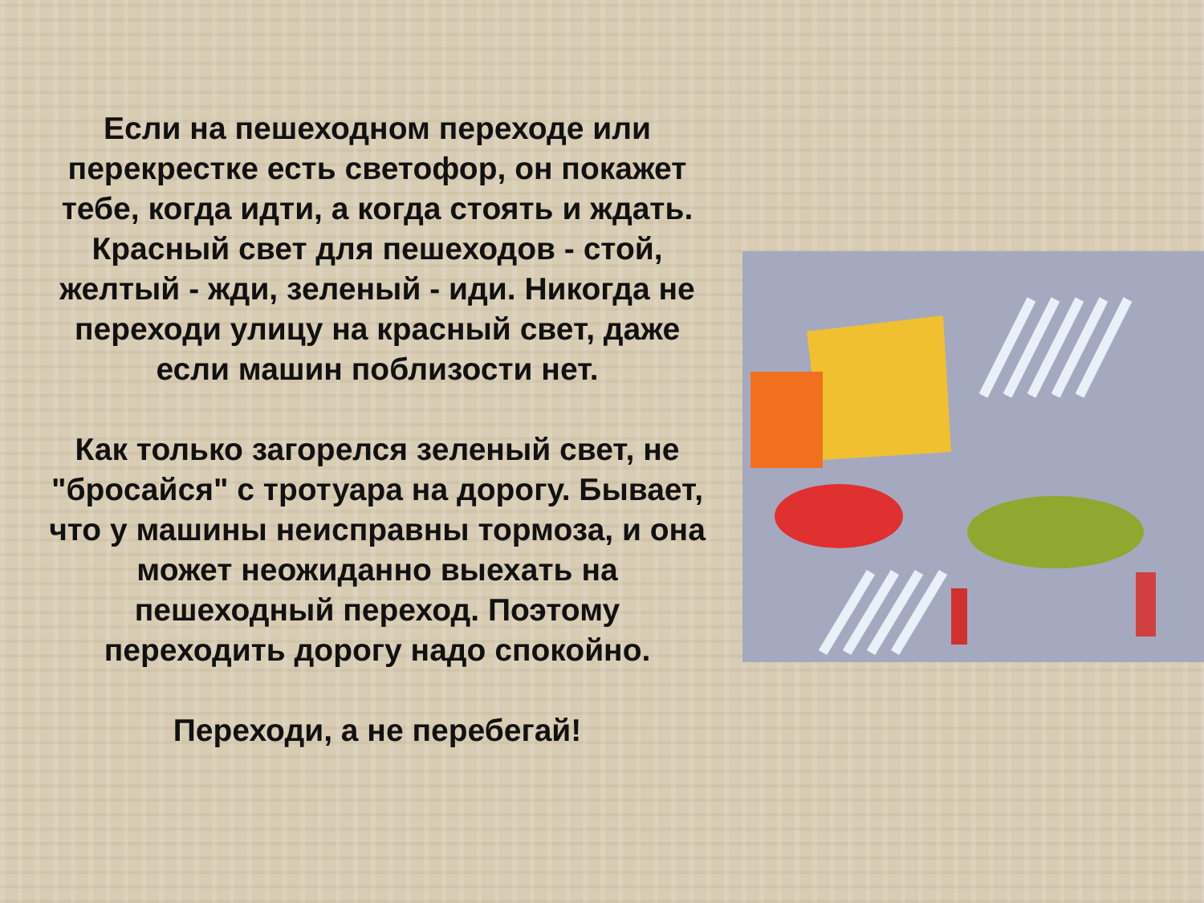Если на пешеходном переходе или перекрестке есть светофор, он покажет тебе, когда идти, а когда стоять и ждать. Красный свет для пешеходов - стой, желтый - жди, зеленый - иди. Никогда не переходи улицу на красный свет, даже если машин поблизости нет.
Как только загорелся зеленый свет, не "бросайся" с тротуара на дорогу. Бывает, что у машины неисправны тормоза, и она может неожиданно выехать на пешеходный переход. Поэтому переходить дорогу надо спокойно.
Переходи, а не перебегай!